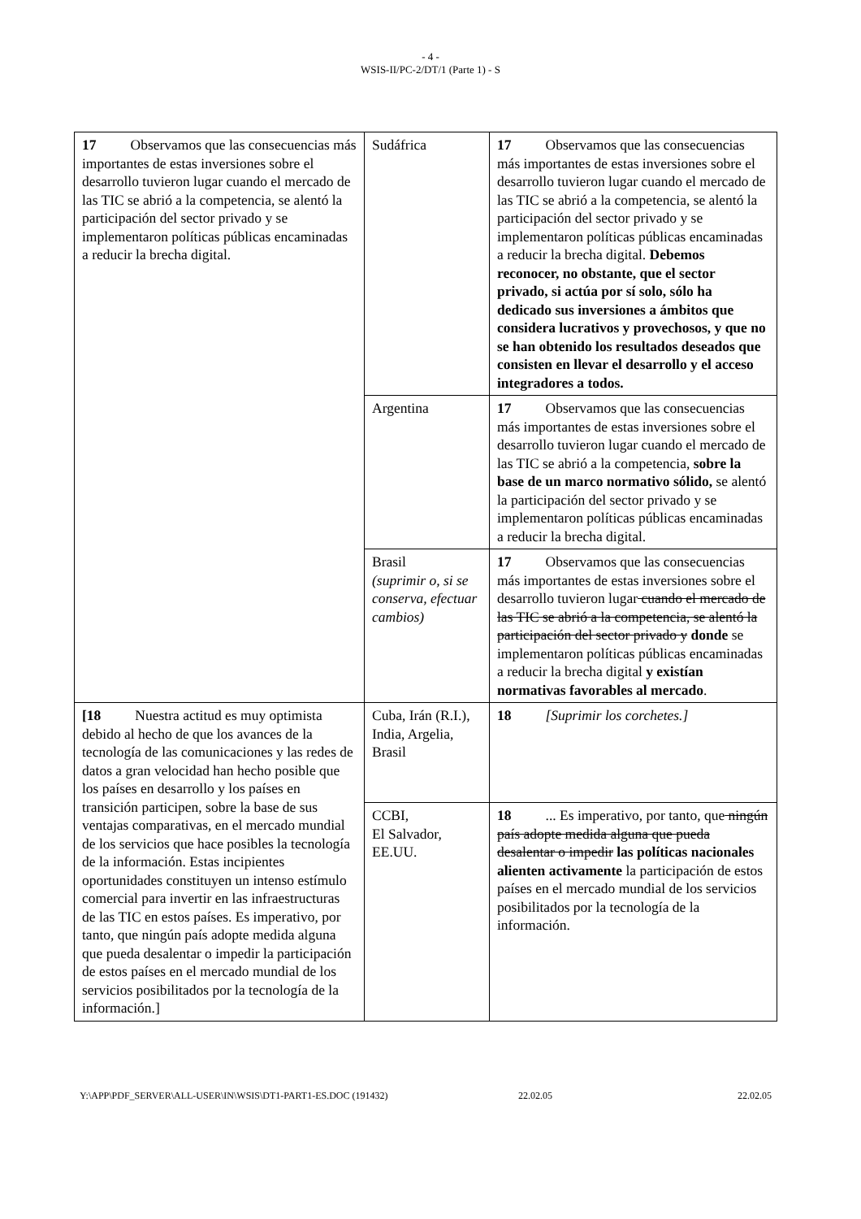- 4 -
WSIS-II/PC-2/DT/1 (Parte 1) - S
| 17 Observamos que las consecuencias más importantes de estas inversiones sobre el desarrollo tuvieron lugar cuando el mercado de las TIC se abrió a la competencia, se alentó la participación del sector privado y se implementaron políticas públicas encaminadas a reducir la brecha digital. | Sudáfrica | 17 Observamos que las consecuencias más importantes de estas inversiones sobre el desarrollo tuvieron lugar cuando el mercado de las TIC se abrió a la competencia, se alentó la participación del sector privado y se implementaron políticas públicas encaminadas a reducir la brecha digital. Debemos reconocer, no obstante, que el sector privado, si actúa por sí solo, sólo ha dedicado sus inversiones a ámbitos que considera lucrativos y provechosos, y que no se han obtenido los resultados deseados que consisten en llevar el desarrollo y el acceso integradores a todos. |
| | Argentina | 17 Observamos que las consecuencias más importantes de estas inversiones sobre el desarrollo tuvieron lugar cuando el mercado de las TIC se abrió a la competencia, sobre la base de un marco normativo sólido, se alentó la participación del sector privado y se implementaron políticas públicas encaminadas a reducir la brecha digital. |
| | Brasil (suprimir o, si se conserva, efectuar cambios) | 17 Observamos que las consecuencias más importantes de estas inversiones sobre el desarrollo tuvieron lugar cuando el mercado de las TIC se abrió a la competencia, se alentó la participación del sector privado y donde se implementaron políticas públicas encaminadas a reducir la brecha digital y existían normativas favorables al mercado . |
| [18 Nuestra actitud es muy optimista debido al hecho de que los avances de la tecnología de las comunicaciones y las redes de datos a gran velocidad han hecho posible que los países en desarrollo y los países en transición participen, sobre la base de sus ventajas comparativas, en el mercado mundial de los servicios que hace posibles la tecnología de la información. Estas incipientes oportunidades constituyen un intenso estímulo comercial para invertir en las infraestructuras de las TIC en estos países. Es imperativo, por tanto, que ningún país adopte medida alguna que pueda desalentar o impedir la participación de estos países en el mercado mundial de los servicios posibilitados por la tecnología de la información.] | Cuba, Irán (R.I.), India, Argelia, Brasil | 18 [Suprimir los corchetes.] |
| | CCBI, El Salvador, EE.UU. | 18 ... Es imperativo, por tanto, que ningún país adopte medida alguna que pueda desalentar o impedir las políticas nacionales alienten activamente la participación de estos países en el mercado mundial de los servicios posibilitados por la tecnología de la información. |
Y:\APP\PDF_SERVER\ALL-USER\IN\WSIS\DT1-PART1-ES.DOC (191432) 22.02.05 22.02.05